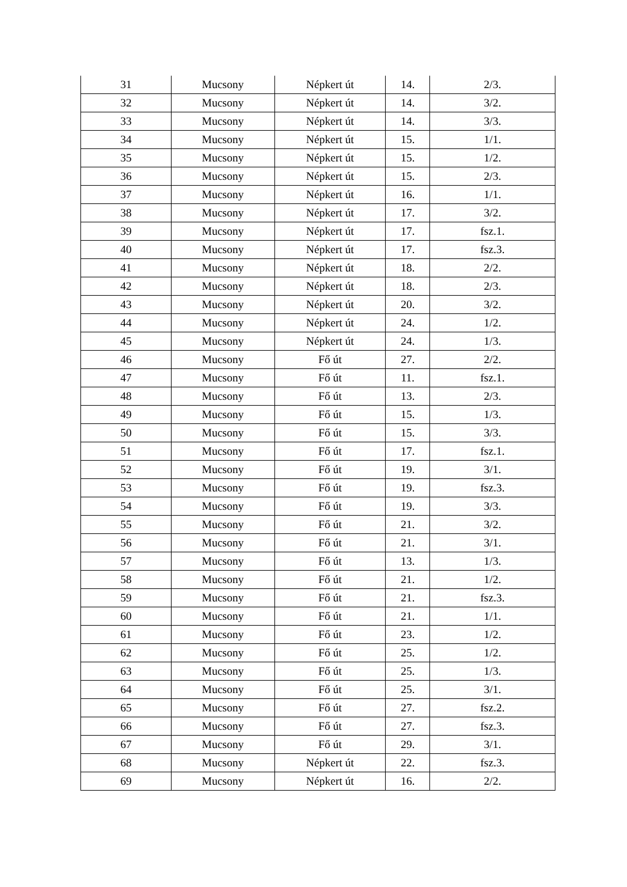| 31 | Mucsony | Népkert út | 14. | 2/3. |
| 32 | Mucsony | Népkert út | 14. | 3/2. |
| 33 | Mucsony | Népkert út | 14. | 3/3. |
| 34 | Mucsony | Népkert út | 15. | 1/1. |
| 35 | Mucsony | Népkert út | 15. | 1/2. |
| 36 | Mucsony | Népkert út | 15. | 2/3. |
| 37 | Mucsony | Népkert út | 16. | 1/1. |
| 38 | Mucsony | Népkert út | 17. | 3/2. |
| 39 | Mucsony | Népkert út | 17. | fsz.1. |
| 40 | Mucsony | Népkert út | 17. | fsz.3. |
| 41 | Mucsony | Népkert út | 18. | 2/2. |
| 42 | Mucsony | Népkert út | 18. | 2/3. |
| 43 | Mucsony | Népkert út | 20. | 3/2. |
| 44 | Mucsony | Népkert út | 24. | 1/2. |
| 45 | Mucsony | Népkert út | 24. | 1/3. |
| 46 | Mucsony | Fő út | 27. | 2/2. |
| 47 | Mucsony | Fő út | 11. | fsz.1. |
| 48 | Mucsony | Fő út | 13. | 2/3. |
| 49 | Mucsony | Fő út | 15. | 1/3. |
| 50 | Mucsony | Fő út | 15. | 3/3. |
| 51 | Mucsony | Fő út | 17. | fsz.1. |
| 52 | Mucsony | Fő út | 19. | 3/1. |
| 53 | Mucsony | Fő út | 19. | fsz.3. |
| 54 | Mucsony | Fő út | 19. | 3/3. |
| 55 | Mucsony | Fő út | 21. | 3/2. |
| 56 | Mucsony | Fő út | 21. | 3/1. |
| 57 | Mucsony | Fő út | 13. | 1/3. |
| 58 | Mucsony | Fő út | 21. | 1/2. |
| 59 | Mucsony | Fő út | 21. | fsz.3. |
| 60 | Mucsony | Fő út | 21. | 1/1. |
| 61 | Mucsony | Fő út | 23. | 1/2. |
| 62 | Mucsony | Fő út | 25. | 1/2. |
| 63 | Mucsony | Fő út | 25. | 1/3. |
| 64 | Mucsony | Fő út | 25. | 3/1. |
| 65 | Mucsony | Fő út | 27. | fsz.2. |
| 66 | Mucsony | Fő út | 27. | fsz.3. |
| 67 | Mucsony | Fő út | 29. | 3/1. |
| 68 | Mucsony | Népkert út | 22. | fsz.3. |
| 69 | Mucsony | Népkert út | 16. | 2/2. |